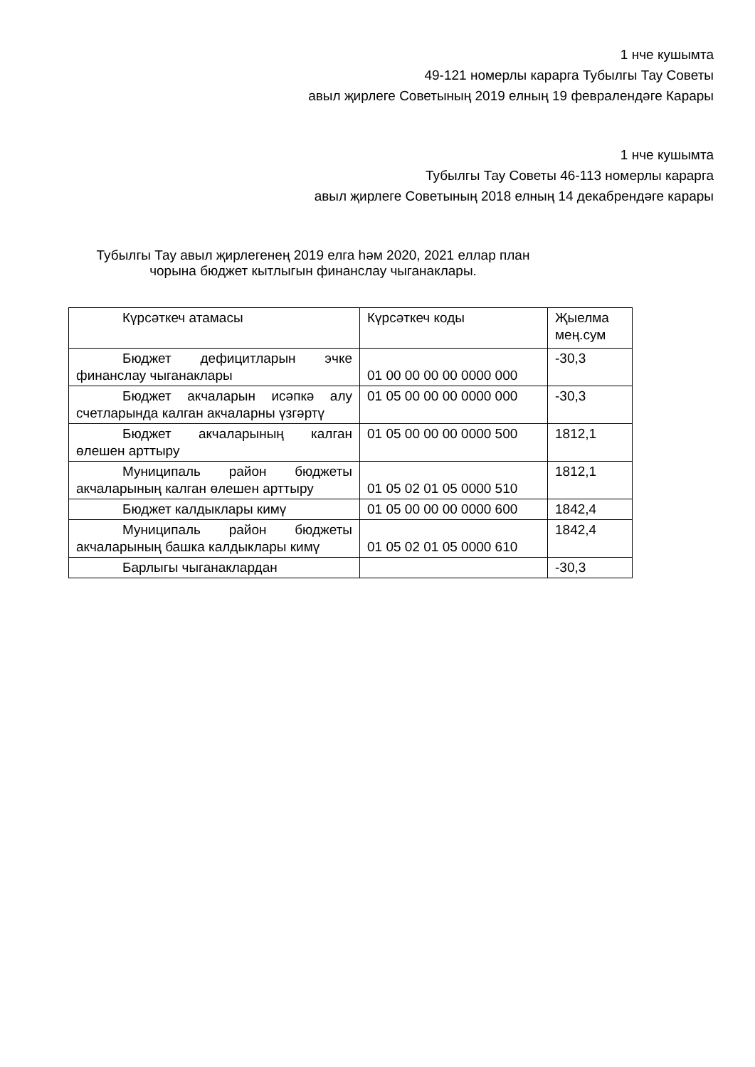1 нче кушымта
49-121 номерлы карарга Тубылгы Тау Советы
авыл җирлеге Советының 2019 елның 19 февралендәге Карары
1 нче кушымта
Тубылгы Тау Советы 46-113 номерлы карарга
авыл җирлеге Советының 2018 елның 14 декабрендәге карары
Тубылгы Тау авыл җирлегенең 2019 елга һәм 2020, 2021 еллар план
чорына бюджет кытлыгын финанслау чыганаклары.
| Күрсәткеч атамасы | Күрсәткеч коды | Җыелма мең.сум |
| Бюджет дефицитларын эчке финанслау чыганаклары | 01 00 00 00 00 0000 000 | -30,3 |
| Бюджет акчаларын исәпкә алу счетларында калган акчаларны үзгәртү | 01 05 00 00 00 0000 000 | -30,3 |
| Бюджет акчаларының калган өлешен арттыру | 01 05 00 00 00 0000 500 | 1812,1 |
| Муниципаль район бюджеты акчаларының калган өлешен арттыру | 01 05 02 01 05 0000 510 | 1812,1 |
| Бюджет калдыклары кимү | 01 05 00 00 00 0000 600 | 1842,4 |
| Муниципаль район бюджеты акчаларының башка калдыклары кимү | 01 05 02 01 05 0000 610 | 1842,4 |
| Барлыгы чыганаклардан | | -30,3 |